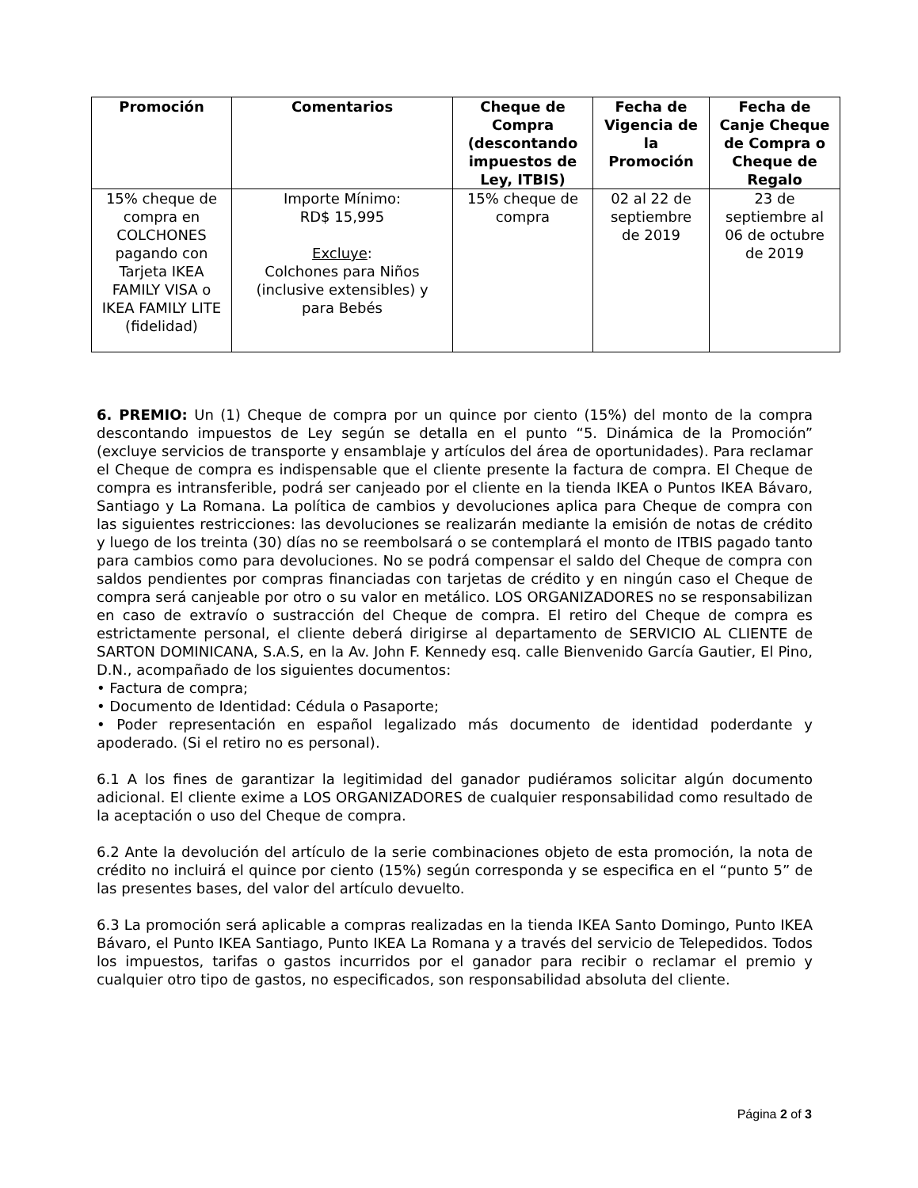| Promoción | Comentarios | Cheque de Compra (descontando impuestos de Ley, ITBIS) | Fecha de Vigencia de la Promoción | Fecha de Canje Cheque de Compra o Cheque de Regalo |
| --- | --- | --- | --- | --- |
| 15% cheque de compra en COLCHONES pagando con Tarjeta IKEA FAMILY VISA o IKEA FAMILY LITE (fidelidad) | Importe Mínimo: RD$ 15,995 Excluye : Colchones para Niños (inclusive extensibles) y para Bebés | 15% cheque de compra | 02 al 22 de septiembre de 2019 | 23 de septiembre al 06 de octubre de 2019 |
6. PREMIO: Un (1) Cheque de compra por un quince por ciento (15%) del monto de la compra descontando impuestos de Ley según se detalla en el punto “5. Dinámica de la Promoción” (excluye servicios de transporte y ensamblaje y artículos del área de oportunidades). Para reclamar el Cheque de compra es indispensable que el cliente presente la factura de compra. El Cheque de compra es intransferible, podrá ser canjeado por el cliente en la tienda IKEA o Puntos IKEA Bávaro, Santiago y La Romana. La política de cambios y devoluciones aplica para Cheque de compra con las siguientes restricciones: las devoluciones se realizarán mediante la emisión de notas de crédito y luego de los treinta (30) días no se reembolsará o se contemplará el monto de ITBIS pagado tanto para cambios como para devoluciones. No se podrá compensar el saldo del Cheque de compra con saldos pendientes por compras financiadas con tarjetas de crédito y en ningún caso el Cheque de compra será canjeable por otro o su valor en metálico. LOS ORGANIZADORES no se responsabilizan en caso de extravío o sustracción del Cheque de compra. El retiro del Cheque de compra es estrictamente personal, el cliente deberá dirigirse al departamento de SERVICIO AL CLIENTE de SARTON DOMINICANA, S.A.S, en la Av. John F. Kennedy esq. calle Bienvenido García Gautier, El Pino, D.N., acompañado de los siguientes documentos:
• Factura de compra;
• Documento de Identidad: Cédula o Pasaporte;
• Poder representación en español legalizado más documento de identidad poderdante y apoderado. (Si el retiro no es personal).
6.1 A los fines de garantizar la legitimidad del ganador pudiéramos solicitar algún documento adicional. El cliente exime a LOS ORGANIZADORES de cualquier responsabilidad como resultado de la aceptación o uso del Cheque de compra.
6.2 Ante la devolución del artículo de la serie combinaciones objeto de esta promoción, la nota de crédito no incluirá el quince por ciento (15%) según corresponda y se especifica en el “punto 5” de las presentes bases, del valor del artículo devuelto.
6.3 La promoción será aplicable a compras realizadas en la tienda IKEA Santo Domingo, Punto IKEA Bávaro, el Punto IKEA Santiago, Punto IKEA La Romana y a través del servicio de Telepedidos. Todos los impuestos, tarifas o gastos incurridos por el ganador para recibir o reclamar el premio y cualquier otro tipo de gastos, no especificados, son responsabilidad absoluta del cliente.
Página 2 of 3